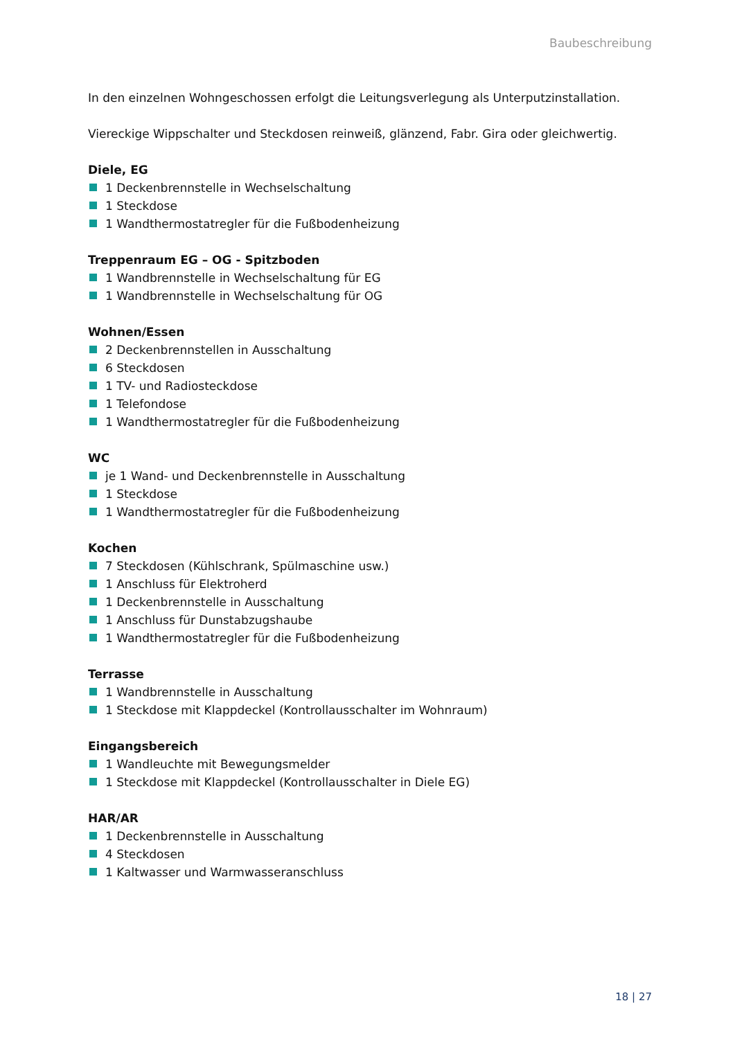Baubeschreibung
In den einzelnen Wohngeschossen erfolgt die Leitungsverlegung als Unterputzinstallation.
Viereckige Wippschalter und Steckdosen reinweiß, glänzend, Fabr. Gira oder gleichwertig.
Diele, EG
1 Deckenbrennstelle in Wechselschaltung
1 Steckdose
1 Wandthermostatregler für die Fußbodenheizung
Treppenraum EG – OG - Spitzboden
1 Wandbrennstelle in Wechselschaltung für EG
1 Wandbrennstelle in Wechselschaltung für OG
Wohnen/Essen
2 Deckenbrennstellen in Ausschaltung
6 Steckdosen
1 TV- und Radiosteckdose
1 Telefondose
1 Wandthermostatregler für die Fußbodenheizung
WC
je 1 Wand- und Deckenbrennstelle in Ausschaltung
1 Steckdose
1 Wandthermostatregler für die Fußbodenheizung
Kochen
7 Steckdosen (Kühlschrank, Spülmaschine usw.)
1 Anschluss für Elektroherd
1 Deckenbrennstelle in Ausschaltung
1 Anschluss für Dunstabzugshaube
1 Wandthermostatregler für die Fußbodenheizung
Terrasse
1 Wandbrennstelle in Ausschaltung
1 Steckdose mit Klappdeckel (Kontrollausschalter im Wohnraum)
Eingangsbereich
1 Wandleuchte mit Bewegungsmelder
1 Steckdose mit Klappdeckel (Kontrollausschalter in Diele EG)
HAR/AR
1 Deckenbrennstelle in Ausschaltung
4 Steckdosen
1 Kaltwasser und Warmwasseranschluss
18 | 27